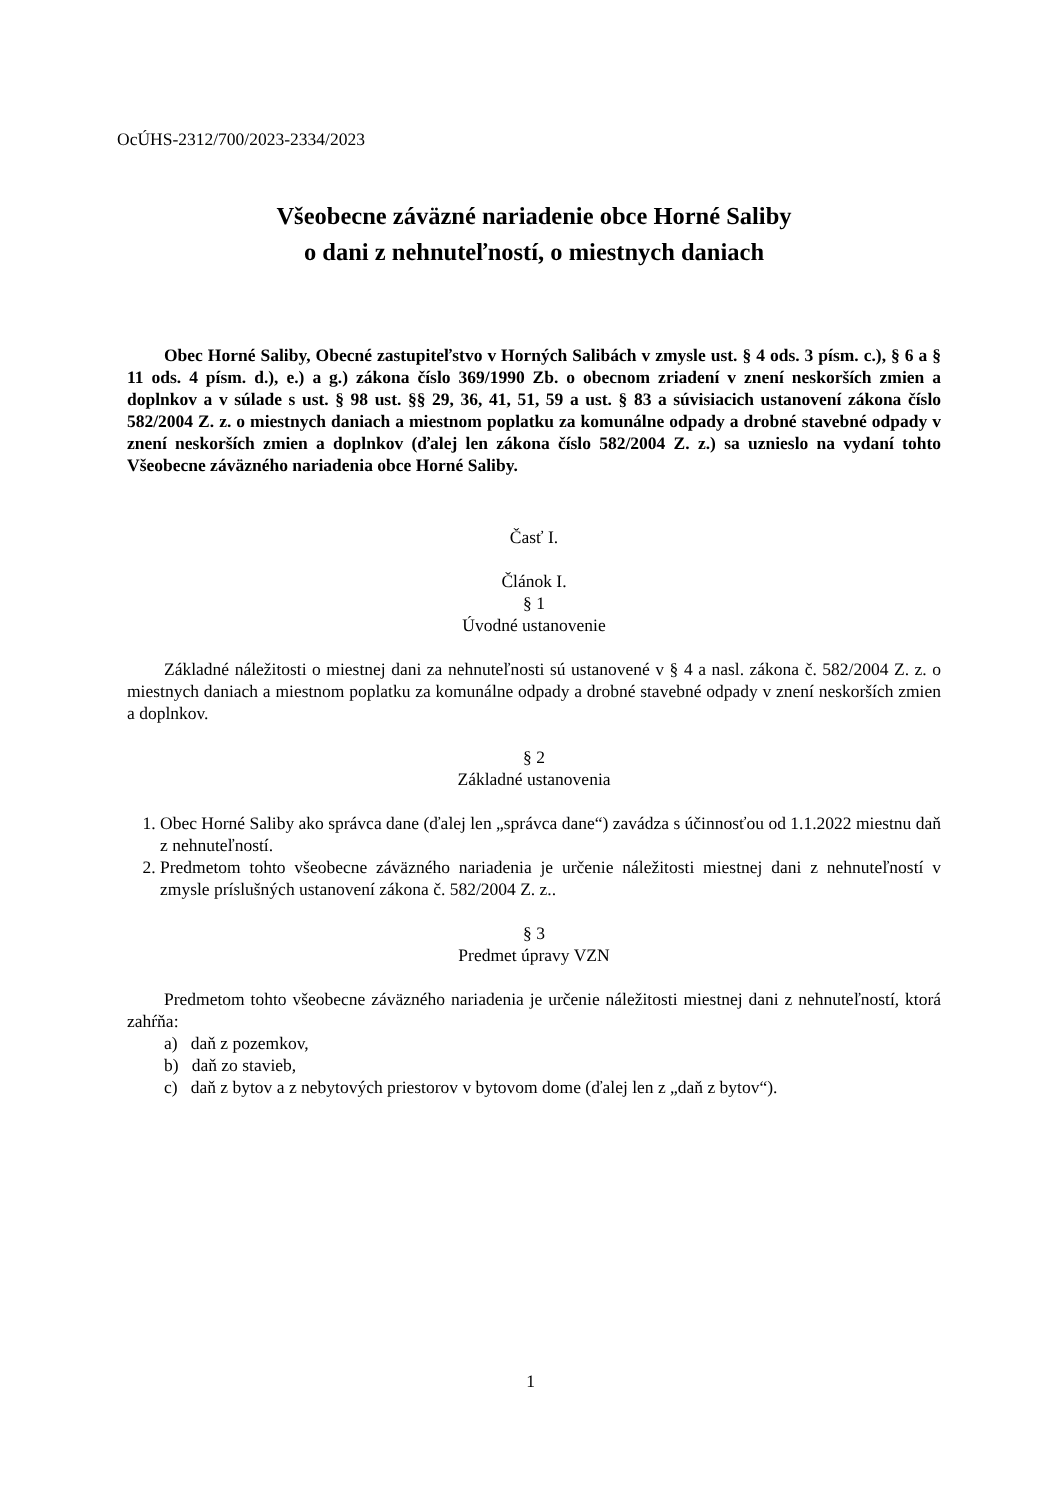OcÚHS-2312/700/2023-2334/2023
Všeobecne záväzné nariadenie obce Horné Saliby
o dani z nehnuteľností, o miestnych daniach
Obec Horné Saliby, Obecné zastupiteľstvo v Horných Salibách v zmysle ust. § 4 ods. 3 písm. c.), § 6 a § 11 ods. 4 písm. d.), e.) a g.) zákona číslo 369/1990 Zb. o obecnom zriadení v znení neskorších zmien a doplnkov a v súlade s ust. § 98 ust. §§ 29, 36, 41, 51, 59 a ust. § 83 a súvisiacich ustanovení zákona číslo 582/2004 Z. z. o miestnych daniach a miestnom poplatku za komunálne odpady a drobné stavebné odpady v znení neskorších zmien a doplnkov (ďalej len zákona číslo 582/2004 Z. z.) sa uznieslo na vydaní tohto Všeobecne záväzného nariadenia obce Horné Saliby.
Časť I.
Článok I.
§ 1
Úvodné ustanovenie
Základné náležitosti o miestnej dani za nehnuteľnosti sú ustanovené v § 4 a nasl. zákona č. 582/2004 Z. z. o miestnych daniach a miestnom poplatku za komunálne odpady a drobné stavebné odpady v znení neskorších zmien a doplnkov.
§ 2
Základné ustanovenia
1. Obec Horné Saliby ako správca dane (ďalej len „správca dane“) zavádza s účinnosťou od 1.1.2022 miestnu daň z nehnuteľností.
2. Predmetom tohto všeobecne záväzného nariadenia je určenie náležitosti miestnej dani z nehnuteľností v zmysle príslušných ustanovení zákona č. 582/2004 Z. z..
§ 3
Predmet úpravy VZN
Predmetom tohto všeobecne záväzného nariadenia je určenie náležitosti miestnej dani z nehnuteľností, ktorá zahŕňa:
a) daň z pozemkov,
b) daň zo stavieb,
c) daň z bytov a z nebytových priestorov v bytovom dome (ďalej len z „daň z bytov“).
1